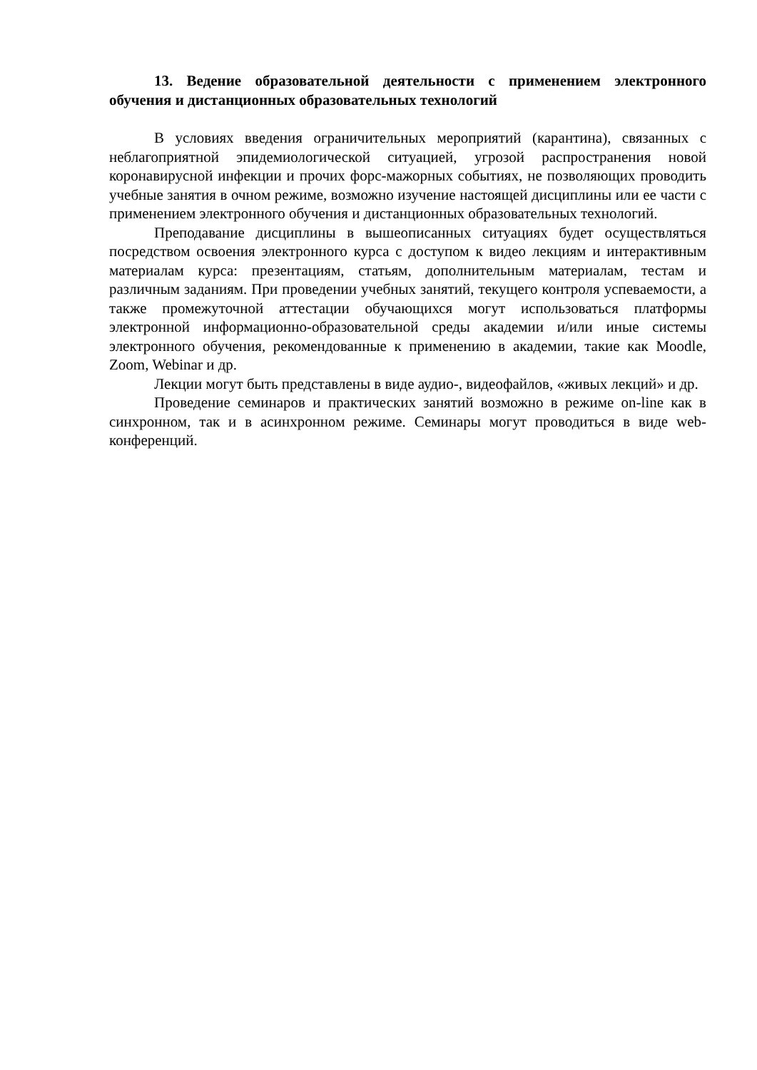13. Ведение образовательной деятельности с применением электронного обучения и дистанционных образовательных технологий
В условиях введения ограничительных мероприятий (карантина), связанных с неблагоприятной эпидемиологической ситуацией, угрозой распространения новой коронавирусной инфекции и прочих форс-мажорных событиях, не позволяющих проводить учебные занятия в очном режиме, возможно изучение настоящей дисциплины или ее части с применением электронного обучения и дистанционных образовательных технологий.
Преподавание дисциплины в вышеописанных ситуациях будет осуществляться посредством освоения электронного курса с доступом к видео лекциям и интерактивным материалам курса: презентациям, статьям, дополнительным материалам, тестам и различным заданиям. При проведении учебных занятий, текущего контроля успеваемости, а также промежуточной аттестации обучающихся могут использоваться платформы электронной информационно-образовательной среды академии и/или иные системы электронного обучения, рекомендованные к применению в академии, такие как Moodle, Zoom, Webinar и др.
Лекции могут быть представлены в виде аудио-, видеофайлов, «живых лекций» и др.
Проведение семинаров и практических занятий возможно в режиме on-line как в синхронном, так и в асинхронном режиме. Семинары могут проводиться в виде web-конференций.